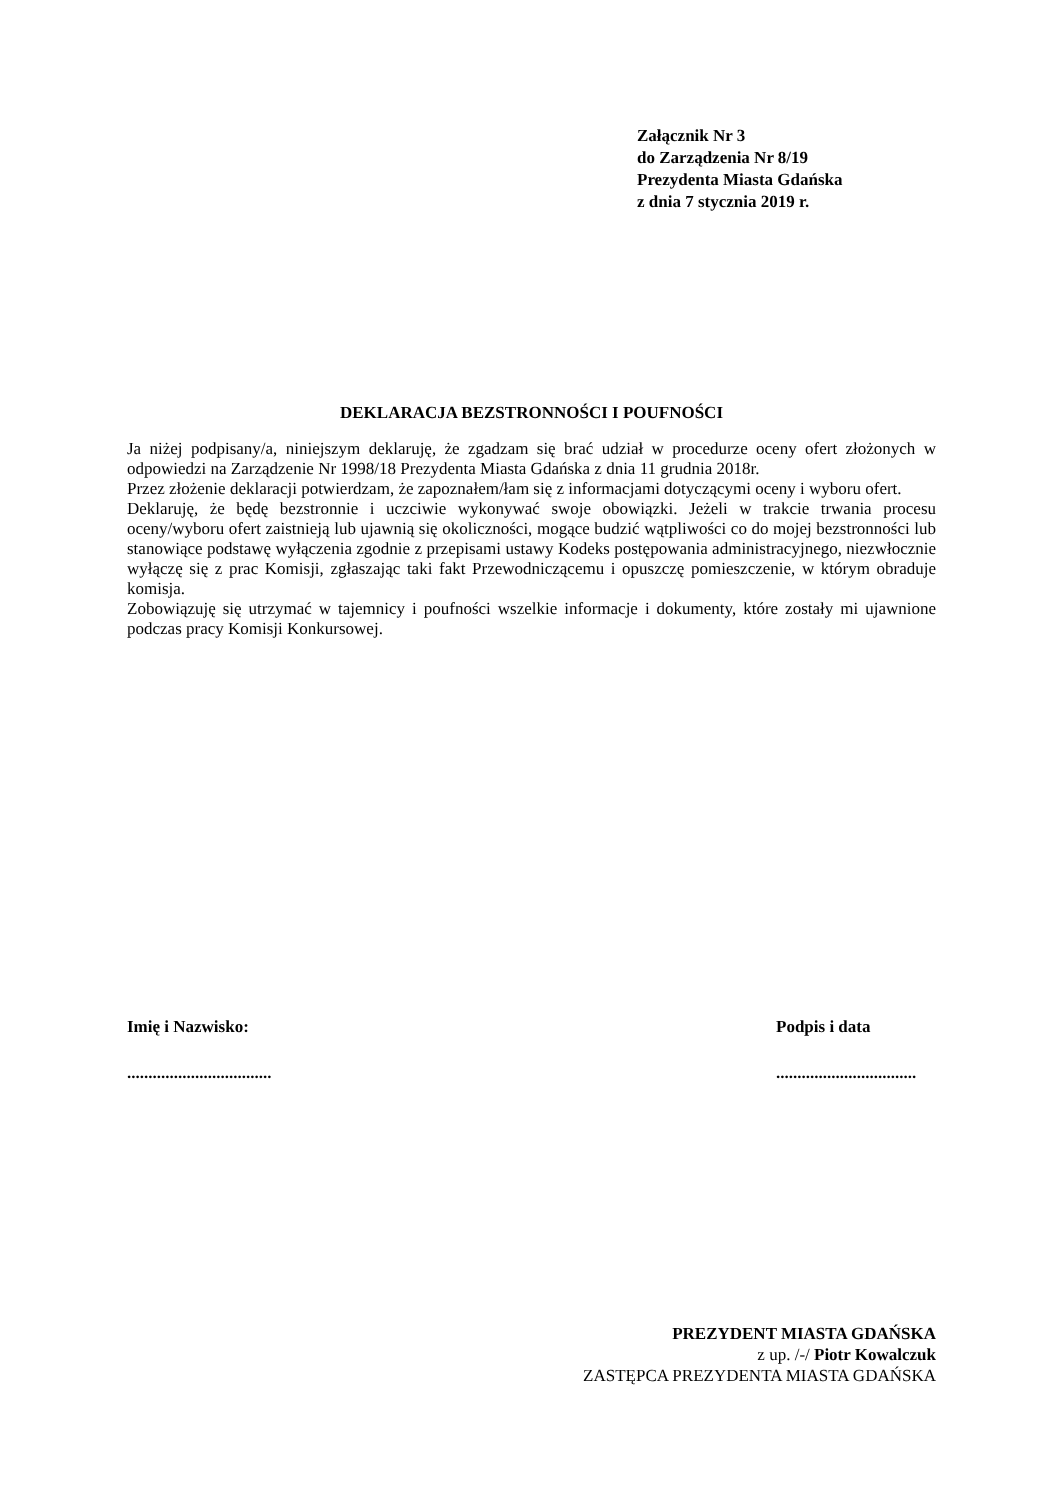Załącznik Nr 3
do Zarządzenia Nr 8/19
Prezydenta Miasta Gdańska
z dnia 7 stycznia 2019 r.
DEKLARACJA BEZSTRONNOŚCI I POUFNOŚCI
Ja niżej podpisany/a, niniejszym deklaruję, że zgadzam się brać udział w procedurze oceny ofert złożonych w odpowiedzi na Zarządzenie Nr 1998/18 Prezydenta Miasta Gdańska z dnia 11 grudnia 2018r.
Przez złożenie deklaracji potwierdzam, że zapoznałem/łam się z informacjami dotyczącymi oceny i wyboru ofert.
Deklaruję, że będę bezstronnie i uczciwie wykonywać swoje obowiązki. Jeżeli w trakcie trwania procesu oceny/wyboru ofert zaistnieją lub ujawnią się okoliczności, mogące budzić wątpliwości co do mojej bezstronności lub stanowiące podstawę wyłączenia zgodnie z przepisami ustawy Kodeks postępowania administracyjnego, niezwłocznie wyłączę się z prac Komisji, zgłaszając taki fakt Przewodniczącemu i opuszczę pomieszczenie, w którym obraduje komisja.
Zobowiązuję się utrzymać w tajemnicy i poufności wszelkie informacje i dokumenty, które zostały mi ujawnione podczas pracy Komisji Konkursowej.
Imię i Nazwisko:
..................................
Podpis i data
.................................
PREZYDENT MIASTA GDAŃSKA
z up. /-/ Piotr Kowalczuk
ZASTĘPCA PREZYDENTA MIASTA GDAŃSKA